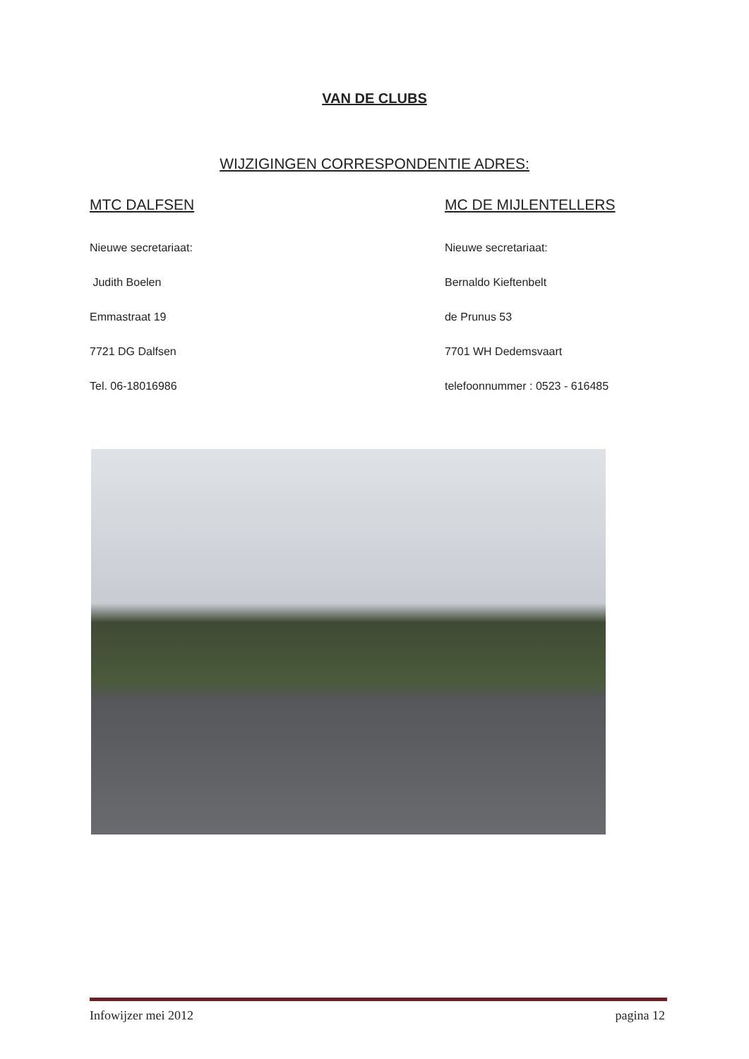VAN DE CLUBS
WIJZIGINGEN CORRESPONDENTIE ADRES:
MTC DALFSEN
Nieuwe secretariaat:
Judith Boelen
Emmastraat 19
7721 DG Dalfsen
Tel. 06-18016986
MC DE MIJLENTELLERS
Nieuwe secretariaat:
Bernaldo Kieftenbelt
de Prunus 53
7701 WH Dedemsvaart
telefoonnummer : 0523 - 616485
Infowijzer mei 2012 pagina 12